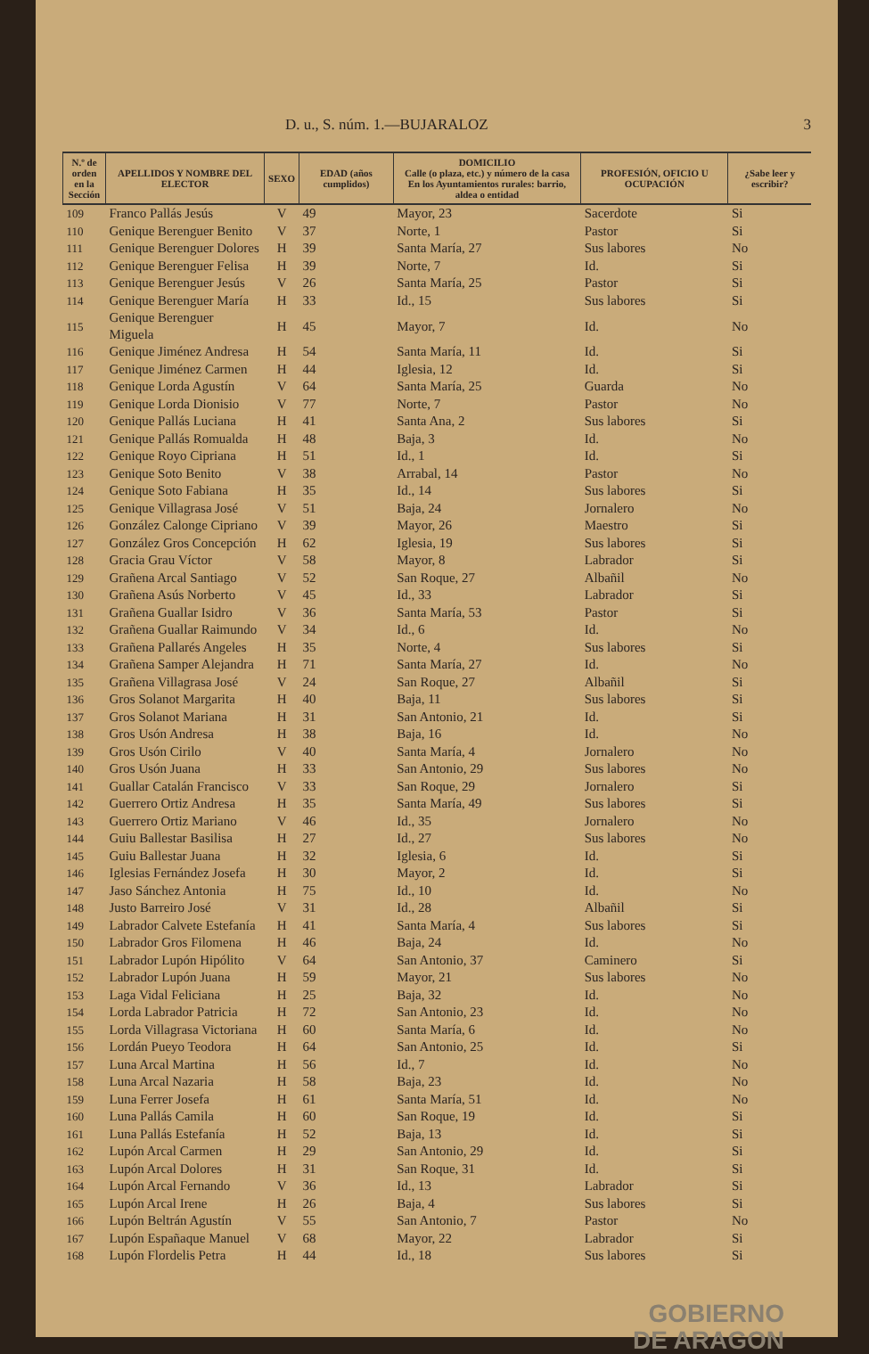D. u., S. núm. 1.—BUJARALOZ 3
| N.º de orden en la Sección | APELLIDOS Y NOMBRE DEL ELECTOR | SEXO | EDAD (años cumplidos) | DOMICILIO Calle (o plaza, etc.) y número de la casa En los Ayuntamientos rurales: barrio, aldea o entidad | PROFESIÓN, OFICIO U OCUPACIÓN | ¿Sabe leer y escribir? |
| --- | --- | --- | --- | --- | --- | --- |
| 109 | Franco Pallás Jesús | V | 49 | Mayor, 23 | Sacerdote | Si |
| 110 | Genique Berenguer Benito | V | 37 | Norte, 1 | Pastor | Si |
| 111 | Genique Berenguer Dolores | H | 39 | Santa María, 27 | Sus labores | No |
| 112 | Genique Berenguer Felisa | H | 39 | Norte, 7 | Id. | Si |
| 113 | Genique Berenguer Jesús | V | 26 | Santa María, 25 | Pastor | Si |
| 114 | Genique Berenguer María | H | 33 | Id., 15 | Sus labores | Si |
| 115 | Genique Berenguer Miguela | H | 45 | Mayor, 7 | Id. | No |
| 116 | Genique Jiménez Andresa | H | 54 | Santa María, 11 | Id. | Si |
| 117 | Genique Jiménez Carmen | H | 44 | Iglesia, 12 | Id. | Si |
| 118 | Genique Lorda Agustín | V | 64 | Santa María, 25 | Guarda | No |
| 119 | Genique Lorda Dionisio | V | 77 | Norte, 7 | Pastor | No |
| 120 | Genique Pallás Luciana | H | 41 | Santa Ana, 2 | Sus labores | Si |
| 121 | Genique Pallás Romualda | H | 48 | Baja, 3 | Id. | No |
| 122 | Genique Royo Cipriana | H | 51 | Id., 1 | Id. | Si |
| 123 | Genique Soto Benito | V | 38 | Arrabal, 14 | Pastor | No |
| 124 | Genique Soto Fabiana | H | 35 | Id., 14 | Sus labores | Si |
| 125 | Genique Villagrasa José | V | 51 | Baja, 24 | Jornalero | No |
| 126 | González Calonge Cipriano | V | 39 | Mayor, 26 | Maestro | Si |
| 127 | González Gros Concepción | H | 62 | Iglesia, 19 | Sus labores | Si |
| 128 | Gracia Grau Víctor | V | 58 | Mayor, 8 | Labrador | Si |
| 129 | Grañena Arcal Santiago | V | 52 | San Roque, 27 | Albañil | No |
| 130 | Grañena Asús Norberto | V | 45 | Id., 33 | Labrador | Si |
| 131 | Grañena Guallar Isidro | V | 36 | Santa María, 53 | Pastor | Si |
| 132 | Grañena Guallar Raimundo | V | 34 | Id., 6 | Id. | No |
| 133 | Grañena Pallarés Angeles | H | 35 | Norte, 4 | Sus labores | Si |
| 134 | Grañena Samper Alejandra | H | 71 | Santa María, 27 | Id. | No |
| 135 | Grañena Villagrasa José | V | 24 | San Roque, 27 | Albañil | Si |
| 136 | Gros Solanot Margarita | H | 40 | Baja, 11 | Sus labores | Si |
| 137 | Gros Solanot Mariana | H | 31 | San Antonio, 21 | Id. | Si |
| 138 | Gros Usón Andresa | H | 38 | Baja, 16 | Id. | No |
| 139 | Gros Usón Cirilo | V | 40 | Santa María, 4 | Jornalero | No |
| 140 | Gros Usón Juana | H | 33 | San Antonio, 29 | Sus labores | No |
| 141 | Guallar Catalán Francisco | V | 33 | San Roque, 29 | Jornalero | Si |
| 142 | Guerrero Ortiz Andresa | H | 35 | Santa María, 49 | Sus labores | Si |
| 143 | Guerrero Ortiz Mariano | V | 46 | Id., 35 | Jornalero | No |
| 144 | Guiu Ballestar Basilisa | H | 27 | Id., 27 | Sus labores | No |
| 145 | Guiu Ballestar Juana | H | 32 | Iglesia, 6 | Id. | Si |
| 146 | Iglesias Fernández Josefa | H | 30 | Mayor, 2 | Id. | Si |
| 147 | Jaso Sánchez Antonia | H | 75 | Id., 10 | Id. | No |
| 148 | Justo Barreiro José | V | 31 | Id., 28 | Albañil | Si |
| 149 | Labrador Calvete Estefanía | H | 41 | Santa María, 4 | Sus labores | Si |
| 150 | Labrador Gros Filomena | H | 46 | Baja, 24 | Id. | No |
| 151 | Labrador Lupón Hipólito | V | 64 | San Antonio, 37 | Caminero | Si |
| 152 | Labrador Lupón Juana | H | 59 | Mayor, 21 | Sus labores | No |
| 153 | Laga Vidal Feliciana | H | 25 | Baja, 32 | Id. | No |
| 154 | Lorda Labrador Patricia | H | 72 | San Antonio, 23 | Id. | No |
| 155 | Lorda Villagrasa Victoriana | H | 60 | Santa María, 6 | Id. | No |
| 156 | Lordán Pueyo Teodora | H | 64 | San Antonio, 25 | Id. | Si |
| 157 | Luna Arcal Martina | H | 56 | Id., 7 | Id. | No |
| 158 | Luna Arcal Nazaria | H | 58 | Baja, 23 | Id. | No |
| 159 | Luna Ferrer Josefa | H | 61 | Santa María, 51 | Id. | No |
| 160 | Luna Pallás Camila | H | 60 | San Roque, 19 | Id. | Si |
| 161 | Luna Pallás Estefanía | H | 52 | Baja, 13 | Id. | Si |
| 162 | Lupón Arcal Carmen | H | 29 | San Antonio, 29 | Id. | Si |
| 163 | Lupón Arcal Dolores | H | 31 | San Roque, 31 | Id. | Si |
| 164 | Lupón Arcal Fernando | V | 36 | Id., 13 | Labrador | Si |
| 165 | Lupón Arcal Irene | H | 26 | Baja, 4 | Sus labores | Si |
| 166 | Lupón Beltrán Agustín | V | 55 | San Antonio, 7 | Pastor | No |
| 167 | Lupón Españaque Manuel | V | 68 | Mayor, 22 | Labrador | Si |
| 168 | Lupón Flordelis Petra | H | 44 | Id., 18 | Sus labores | Si |
GOBIERNO
DE ARAGON